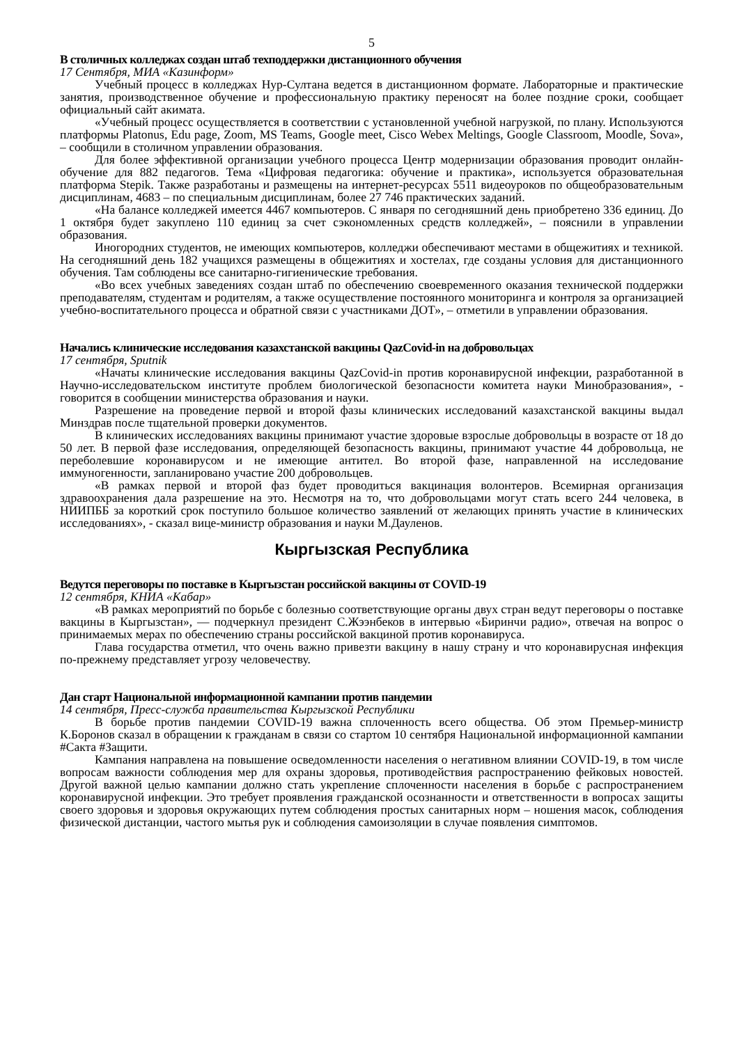5
В столичных колледжах создан штаб техподдержки дистанционного обучения
17 Сентября, МИА «Казинформ»
Учебный процесс в колледжах Нур-Султана ведется в дистанционном формате. Лабораторные и практические занятия, производственное обучение и профессиональную практику переносят на более поздние сроки, сообщает официальный сайт акимата.
«Учебный процесс осуществляется в соответствии с установленной учебной нагрузкой, по плану. Используются платформы Platonus, Edu page, Zoom, MS Teams, Google meet, Cisco Webex Meltings, Google Classroom, Moodle, Sova», – сообщили в столичном управлении образования.
Для более эффективной организации учебного процесса Центр модернизации образования проводит онлайн-обучение для 882 педагогов. Тема «Цифровая педагогика: обучение и практика», используется образовательная платформа Stepik. Также разработаны и размещены на интернет-ресурсах 5511 видеоуроков по общеобразовательным дисциплинам, 4683 – по специальным дисциплинам, более 27 746 практических заданий.
«На балансе колледжей имеется 4467 компьютеров. С января по сегодняшний день приобретено 336 единиц. До 1 октября будет закуплено 110 единиц за счет сэкономленных средств колледжей», – пояснили в управлении образования.
Иногородних студентов, не имеющих компьютеров, колледжи обеспечивают местами в общежитиях и техникой. На сегодняшний день 182 учащихся размещены в общежитиях и хостелах, где созданы условия для дистанционного обучения. Там соблюдены все санитарно-гигиенические требования.
«Во всех учебных заведениях создан штаб по обеспечению своевременного оказания технической поддержки преподавателям, студентам и родителям, а также осуществление постоянного мониторинга и контроля за организацией учебно-воспитательного процесса и обратной связи с участниками ДОТ», – отметили в управлении образования.
Начались клинические исследования казахстанской вакцины QazCovid-in на добровольцах
17 сентября, Sputnik
«Начаты клинические исследования вакцины QazCovid-in против коронавирусной инфекции, разработанной в Научно-исследовательском институте проблем биологической безопасности комитета науки Минобразования», - говорится в сообщении министерства образования и науки.
Разрешение на проведение первой и второй фазы клинических исследований казахстанской вакцины выдал Минздрав после тщательной проверки документов.
В клинических исследованиях вакцины принимают участие здоровые взрослые добровольцы в возрасте от 18 до 50 лет. В первой фазе исследования, определяющей безопасность вакцины, принимают участие 44 добровольца, не переболевшие коронавирусом и не имеющие антител. Во второй фазе, направленной на исследование иммуногенности, запланировано участие 200 добровольцев.
«В рамках первой и второй фаз будет проводиться вакцинация волонтеров. Всемирная организация здравоохранения дала разрешение на это. Несмотря на то, что добровольцами могут стать всего 244 человека, в НИИПББ за короткий срок поступило большое количество заявлений от желающих принять участие в клинических исследованиях», - сказал вице-министр образования и науки М.Дауленов.
Кыргызская Республика
Ведутся переговоры по поставке в Кыргызстан российской вакцины от COVID-19
12 сентября, КНИА «Кабар»
«В рамках мероприятий по борьбе с болезнью соответствующие органы двух стран ведут переговоры о поставке вакцины в Кыргызстан», — подчеркнул президент С.Жээнбеков в интервью «Биринчи радио», отвечая на вопрос о принимаемых мерах по обеспечению страны российской вакциной против коронавируса.
Глава государства отметил, что очень важно привезти вакцину в нашу страну и что коронавирусная инфекция по-прежнему представляет угрозу человечеству.
Дан старт Национальной информационной кампании против пандемии
14 сентября, Пресс-служба правительства Кыргызской Республики
В борьбе против пандемии COVID-19 важна сплоченность всего общества. Об этом Премьер-министр К.Боронов сказал в обращении к гражданам в связи со стартом 10 сентября Национальной информационной кампании #Сакта #Защити.
Кампания направлена на повышение осведомленности населения о негативном влиянии COVID-19, в том числе вопросам важности соблюдения мер для охраны здоровья, противодействия распространению фейковых новостей. Другой важной целью кампании должно стать укрепление сплоченности населения в борьбе с распространением коронавирусной инфекции. Это требует проявления гражданской осознанности и ответственности в вопросах защиты своего здоровья и здоровья окружающих путем соблюдения простых санитарных норм – ношения масок, соблюдения физической дистанции, частого мытья рук и соблюдения самоизоляции в случае появления симптомов.